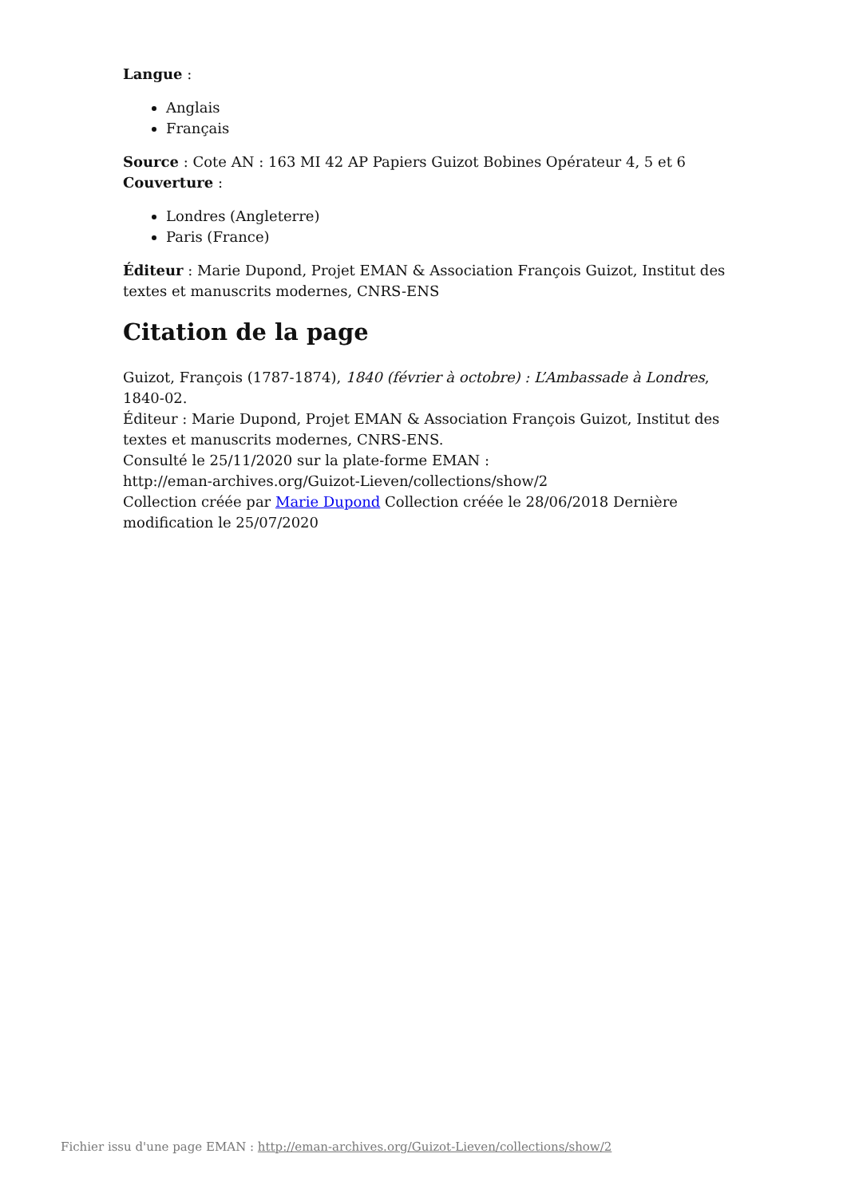Langue :
Anglais
Français
Source : Cote AN : 163 MI 42 AP Papiers Guizot Bobines Opérateur 4, 5 et 6
Couverture :
Londres (Angleterre)
Paris (France)
Éditeur : Marie Dupond, Projet EMAN & Association François Guizot, Institut des textes et manuscrits modernes, CNRS-ENS
Citation de la page
Guizot, François (1787-1874), 1840 (février à octobre) : L’Ambassade à Londres, 1840-02.
Éditeur : Marie Dupond, Projet EMAN & Association François Guizot, Institut des textes et manuscrits modernes, CNRS-ENS.
Consulté le 25/11/2020 sur la plate-forme EMAN :
http://eman-archives.org/Guizot-Lieven/collections/show/2
Collection créée par Marie Dupond Collection créée le 28/06/2018 Dernière modification le 25/07/2020
Fichier issu d'une page EMAN : http://eman-archives.org/Guizot-Lieven/collections/show/2